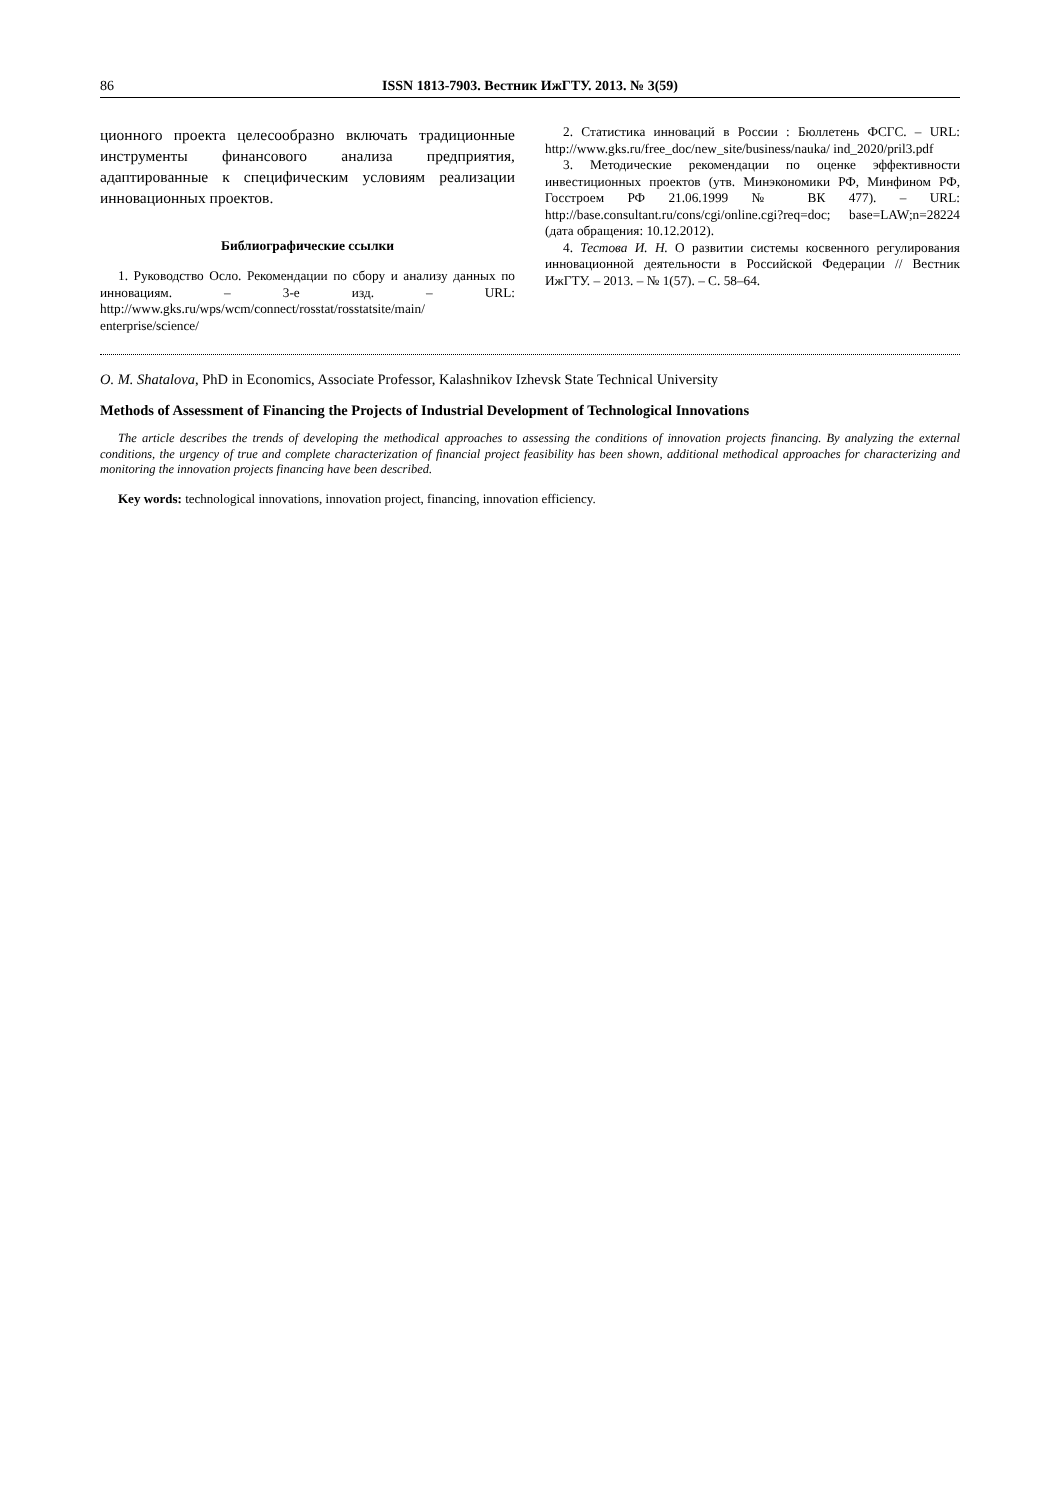86 ISSN 1813-7903. Вестник ИжГТУ. 2013. № 3(59)
ционного проекта целесообразно включать традиционные инструменты финансового анализа предприятия, адаптированные к специфическим условиям реализации инновационных проектов.
Библиографические ссылки
1. Руководство Осло. Рекомендации по сбору и анализу данных по инновациям. – 3-е изд. – URL: http://www.gks.ru/wps/wcm/connect/rosstat/rosstatsite/main/ enterprise/science/
2. Статистика инноваций в России : Бюллетень ФСГС. – URL: http://www.gks.ru/free_doc/new_site/business/nauka/ ind_2020/pril3.pdf
3. Методические рекомендации по оценке эффективности инвестиционных проектов (утв. Минэкономики РФ, Минфином РФ, Госстроем РФ 21.06.1999 № ВК 477). – URL: http://base.consultant.ru/cons/cgi/online.cgi?req=doc; base=LAW;n=28224 (дата обращения: 10.12.2012).
4. Тестова И. Н. О развитии системы косвенного регулирования инновационной деятельности в Российской Федерации // Вестник ИжГТУ. – 2013. – № 1(57). – С. 58–64.
O. M. Shatalova, PhD in Economics, Associate Professor, Kalashnikov Izhevsk State Technical University
Methods of Assessment of Financing the Projects of Industrial Development of Technological Innovations
The article describes the trends of developing the methodical approaches to assessing the conditions of innovation projects financing. By analyzing the external conditions, the urgency of true and complete characterization of financial project feasibility has been shown, additional methodical approaches for characterizing and monitoring the innovation projects financing have been described.
Key words: technological innovations, innovation project, financing, innovation efficiency.